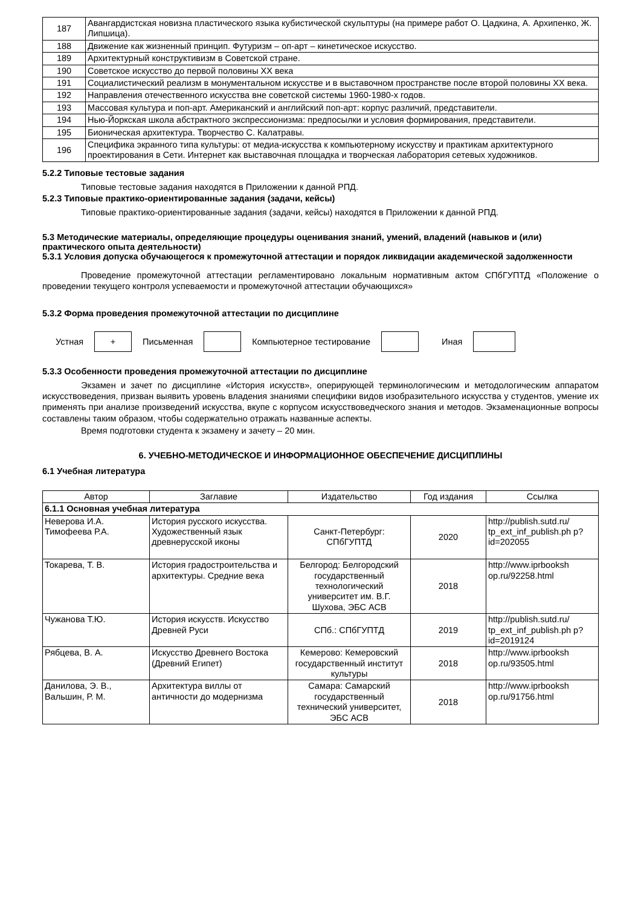| 187 | Авангардистская новизна пластического языка кубистической скульптуры (на примере работ О. Цадкина, А. Архипенко, Ж. Липшица). |
| 188 | Движение как жизненный принцип. Футуризм – оп-арт – кинетическое искусство. |
| 189 | Архитектурный конструктивизм в Советской стране. |
| 190 | Советское искусство до первой половины XX века |
| 191 | Социалистический реализм в монументальном искусстве и в выставочном пространстве после второй половины XX века. |
| 192 | Направления отечественного искусства вне советской системы 1960-1980-х годов. |
| 193 | Массовая культура и поп-арт. Американский и английский поп-арт: корпус различий, представители. |
| 194 | Нью-Йоркская школа абстрактного экспрессионизма: предпосылки и условия формирования, представители. |
| 195 | Бионическая архитектура. Творчество С. Калатравы. |
| 196 | Специфика экранного типа культуры: от медиа-искусства к компьютерному искусству и практикам архитектурного проектирования в Сети. Интернет как выставочная площадка и творческая лаборатория сетевых художников. |
5.2.2 Типовые тестовые задания
Типовые тестовые задания находятся в Приложении к данной РПД.
5.2.3 Типовые практико-ориентированные задания (задачи, кейсы)
Типовые практико-ориентированные задания (задачи, кейсы) находятся в Приложении к данной РПД.
5.3 Методические материалы, определяющие процедуры оценивания знаний, умений, владений (навыков и (или) практического опыта деятельности)
5.3.1 Условия допуска обучающегося к промежуточной аттестации и порядок ликвидации академической задолженности
Проведение промежуточной аттестации регламентировано локальным нормативным актом СПбГУПТД «Положение о проведении текущего контроля успеваемости и промежуточной аттестации обучающихся»
5.3.2 Форма проведения промежуточной аттестации по дисциплине
Устная
+
Письменная Компьютерное тестирование Иная
5.3.3 Особенности проведения промежуточной аттестации по дисциплине
Экзамен и зачет по дисциплине «История искусств», оперирующей терминологическим и методологическим аппаратом искусствоведения, призван выявить уровень владения знаниями специфики видов изобразительного искусства у студентов, умение их применять при анализе произведений искусства, вкупе с корпусом искусствоведческого знания и методов. Экзаменационные вопросы составлены таким образом, чтобы содержательно отражать названные аспекты.
Время подготовки студента к экзамену и зачету – 20 мин.
6. УЧЕБНО-МЕТОДИЧЕСКОЕ И ИНФОРМАЦИОННОЕ ОБЕСПЕЧЕНИЕ ДИСЦИПЛИНЫ
6.1 Учебная литература
| Автор | Заглавие | Издательство | Год издания | Ссылка |
| --- | --- | --- | --- | --- |
| 6.1.1 Основная учебная литература | | | | |
| Неверова И.А. Тимофеева Р.А. | История русского искусства. Художественный язык древнерусской иконы | Санкт-Петербург: СПбГУПТД | 2020 | http://publish.sutd.ru/ tp_ext_inf_publish.ph p?id=202055 |
| Токарева, Т. В. | История градостроительства и архитектуры. Средние века | Белгород: Белгородский государственный технологический университет им. В.Г. Шухова, ЭБС АСВ | 2018 | http://www.iprbooksh op.ru/92258.html |
| Чужанова Т.Ю. | История искусств. Искусство Древней Руси | СПб.: СПбГУПТД | 2019 | http://publish.sutd.ru/ tp_ext_inf_publish.ph p?id=2019124 |
| Рябцева, В. А. | Искусство Древнего Востока (Древний Египет) | Кемерово: Кемеровский государственный институт культуры | 2018 | http://www.iprbooksh op.ru/93505.html |
| Данилова, Э. В., Вальшин, Р. М. | Архитектура виллы от античности до модернизма | Самара: Самарский государственный технический университет, ЭБС АСВ | 2018 | http://www.iprbooksh op.ru/91756.html |